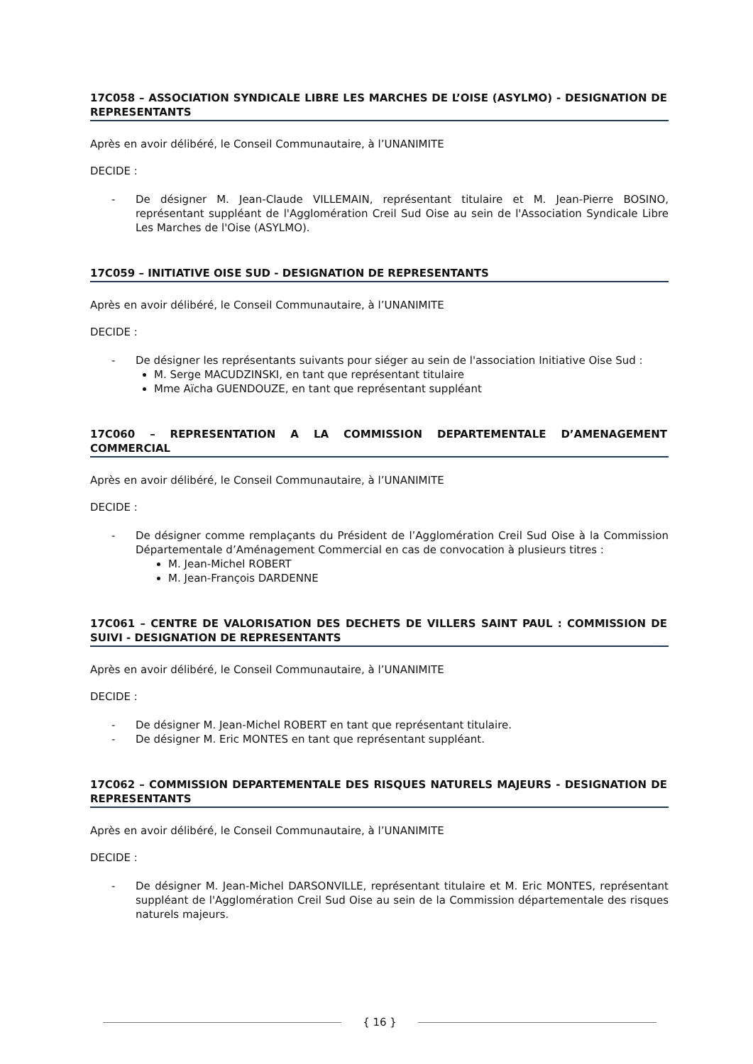17C058 – ASSOCIATION SYNDICALE LIBRE LES MARCHES DE L’OISE (ASYLMO) - DESIGNATION DE REPRESENTANTS
Après en avoir délibéré, le Conseil Communautaire, à l’UNANIMITE
DECIDE :
- De désigner M. Jean-Claude VILLEMAIN, représentant titulaire et M. Jean-Pierre BOSINO, représentant suppléant de l'Agglomération Creil Sud Oise au sein de l'Association Syndicale Libre Les Marches de l'Oise (ASYLMO).
17C059 – INITIATIVE OISE SUD - DESIGNATION DE REPRESENTANTS
Après en avoir délibéré, le Conseil Communautaire, à l’UNANIMITE
DECIDE :
- De désigner les représentants suivants pour siéger au sein de l'association Initiative Oise Sud :
M. Serge MACUDZINSKI, en tant que représentant titulaire
Mme Aïcha GUENDOUZE, en tant que représentant suppléant
17C060 – REPRESENTATION A LA COMMISSION DEPARTEMENTALE D’AMENAGEMENT COMMERCIAL
Après en avoir délibéré, le Conseil Communautaire, à l’UNANIMITE
DECIDE :
- De désigner comme remplaçants du Président de l’Agglomération Creil Sud Oise à la Commission Départementale d’Aménagement Commercial en cas de convocation à plusieurs titres :
M. Jean-Michel ROBERT
M. Jean-François DARDENNE
17C061 – CENTRE DE VALORISATION DES DECHETS DE VILLERS SAINT PAUL : COMMISSION DE SUIVI - DESIGNATION DE REPRESENTANTS
Après en avoir délibéré, le Conseil Communautaire, à l’UNANIMITE
DECIDE :
- De désigner M. Jean-Michel ROBERT en tant que représentant titulaire.
- De désigner M. Eric MONTES en tant que représentant suppléant.
17C062 – COMMISSION DEPARTEMENTALE DES RISQUES NATURELS MAJEURS - DESIGNATION DE REPRESENTANTS
Après en avoir délibéré, le Conseil Communautaire, à l’UNANIMITE
DECIDE :
- De désigner M. Jean-Michel DARSONVILLE, représentant titulaire et M. Eric MONTES, représentant suppléant de l'Agglomération Creil Sud Oise au sein de la Commission départementale des risques naturels majeurs.
{ 16 }